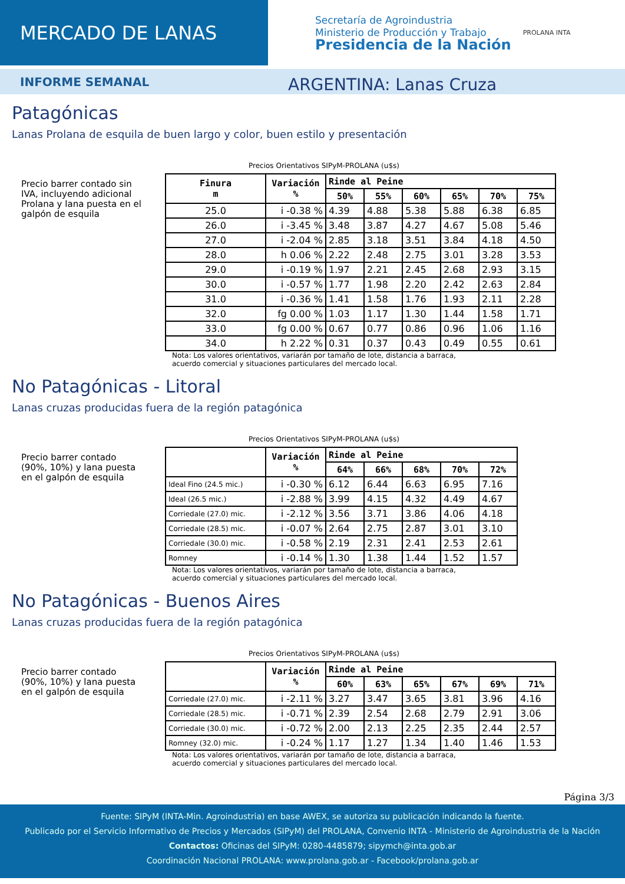MERCADO DE LANAS
Secretaría de Agroindustria
Ministerio de Producción y Trabajo
Presidencia de la Nación
PROLANA INTA
INFORME SEMANAL
ARGENTINA: Lanas Cruza
Patagónicas
Lanas Prolana de esquila de buen largo y color, buen estilo y presentación
Precio barrer contado sin IVA, incluyendo adicional Prolana y lana puesta en el galpón de esquila
Precios Orientativos SIPyM-PROLANA (u$s)
| Finura m | Variación % | Rinde al Peine | | | | | |
| --- | --- | --- | --- | --- | --- | --- | --- |
| | | 50% | 55% | 60% | 65% | 70% | 75% |
| 25.0 | i -0.38 % | 4.39 | 4.88 | 5.38 | 5.88 | 6.38 | 6.85 |
| 26.0 | i -3.45 % | 3.48 | 3.87 | 4.27 | 4.67 | 5.08 | 5.46 |
| 27.0 | i -2.04 % | 2.85 | 3.18 | 3.51 | 3.84 | 4.18 | 4.50 |
| 28.0 | h 0.06 % | 2.22 | 2.48 | 2.75 | 3.01 | 3.28 | 3.53 |
| 29.0 | i -0.19 % | 1.97 | 2.21 | 2.45 | 2.68 | 2.93 | 3.15 |
| 30.0 | i -0.57 % | 1.77 | 1.98 | 2.20 | 2.42 | 2.63 | 2.84 |
| 31.0 | i -0.36 % | 1.41 | 1.58 | 1.76 | 1.93 | 2.11 | 2.28 |
| 32.0 | fg 0.00 % | 1.03 | 1.17 | 1.30 | 1.44 | 1.58 | 1.71 |
| 33.0 | fg 0.00 % | 0.67 | 0.77 | 0.86 | 0.96 | 1.06 | 1.16 |
| 34.0 | h 2.22 % | 0.31 | 0.37 | 0.43 | 0.49 | 0.55 | 0.61 |
Nota: Los valores orientativos, variarán por tamaño de lote, distancia a barraca,
acuerdo comercial y situaciones particulares del mercado local.
No Patagónicas - Litoral
Lanas cruzas producidas fuera de la región patagónica
Precio barrer contado (90%, 10%) y lana puesta en el galpón de esquila
Precios Orientativos SIPyM-PROLANA (u$s)
| | Variación % | Rinde al Peine | | | | |
| --- | --- | --- | --- | --- | --- | --- |
| | | 64% | 66% | 68% | 70% | 72% |
| Ideal Fino (24.5 mic.) | i -0.30 % | 6.12 | 6.44 | 6.63 | 6.95 | 7.16 |
| Ideal (26.5 mic.) | i -2.88 % | 3.99 | 4.15 | 4.32 | 4.49 | 4.67 |
| Corriedale (27.0) mic. | i -2.12 % | 3.56 | 3.71 | 3.86 | 4.06 | 4.18 |
| Corriedale (28.5) mic. | i -0.07 % | 2.64 | 2.75 | 2.87 | 3.01 | 3.10 |
| Corriedale (30.0) mic. | i -0.58 % | 2.19 | 2.31 | 2.41 | 2.53 | 2.61 |
| Romney | i -0.14 % | 1.30 | 1.38 | 1.44 | 1.52 | 1.57 |
Nota: Los valores orientativos, variarán por tamaño de lote, distancia a barraca,
acuerdo comercial y situaciones particulares del mercado local.
No Patagónicas - Buenos Aires
Lanas cruzas producidas fuera de la región patagónica
Precio barrer contado (90%, 10%) y lana puesta en el galpón de esquila
Precios Orientativos SIPyM-PROLANA (u$s)
| | Variación % | Rinde al Peine | | | | | |
| --- | --- | --- | --- | --- | --- | --- | --- |
| | | 60% | 63% | 65% | 67% | 69% | 71% |
| Corriedale (27.0) mic. | i -2.11 % | 3.27 | 3.47 | 3.65 | 3.81 | 3.96 | 4.16 |
| Corriedale (28.5) mic. | i -0.71 % | 2.39 | 2.54 | 2.68 | 2.79 | 2.91 | 3.06 |
| Corriedale (30.0) mic. | i -0.72 % | 2.00 | 2.13 | 2.25 | 2.35 | 2.44 | 2.57 |
| Romney (32.0) mic. | i -0.24 % | 1.17 | 1.27 | 1.34 | 1.40 | 1.46 | 1.53 |
Nota: Los valores orientativos, variarán por tamaño de lote, distancia a barraca,
acuerdo comercial y situaciones particulares del mercado local.
Página 3/3
Fuente: SIPyM (INTA-Min. Agroindustria) en base AWEX, se autoriza su publicación indicando la fuente.
Publicado por el Servicio Informativo de Precios y Mercados (SIPyM) del PROLANA, Convenio INTA - Ministerio de Agroindustria de la Nación
Contactos: Oficinas del SIPyM: 0280-4485879; sipymch@inta.gob.ar
Coordinación Nacional PROLANA: www.prolana.gob.ar - Facebook/prolana.gob.ar